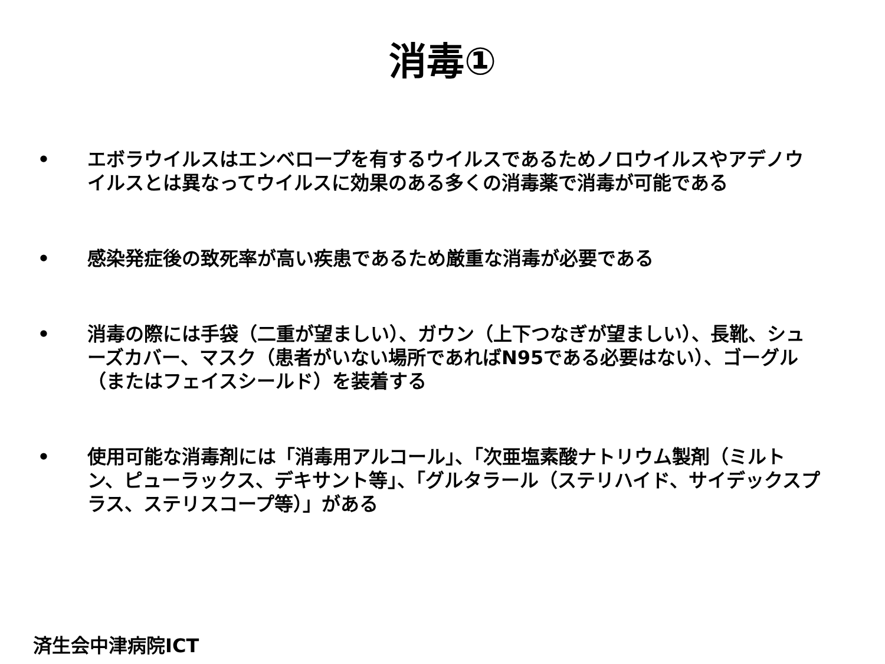消毒①
• エボラウイルスはエンベロープを有するウイルスであるためノロウイルスやアデノウイルスとは異なってウイルスに効果のある多くの消毒薬で消毒が可能である
• 感染発症後の致死率が高い疾患であるため厳重な消毒が必要である
• 消毒の際には手袋（二重が望ましい）、ガウン（上下つなぎが望ましい）、長靴、シューズカバー、マスク（患者がいない場所であればN95である必要はない）、ゴーグル（またはフェイスシールド）を装着する
• 使用可能な消毒剤には「消毒用アルコール」、「次亜塩素酸ナトリウム製剤（ミルトン、ピューラックス、デキサント等」、「グルタラール（ステリハイド、サイデックスプラス、ステリスコープ等）」がある
済生会中津病院ICT